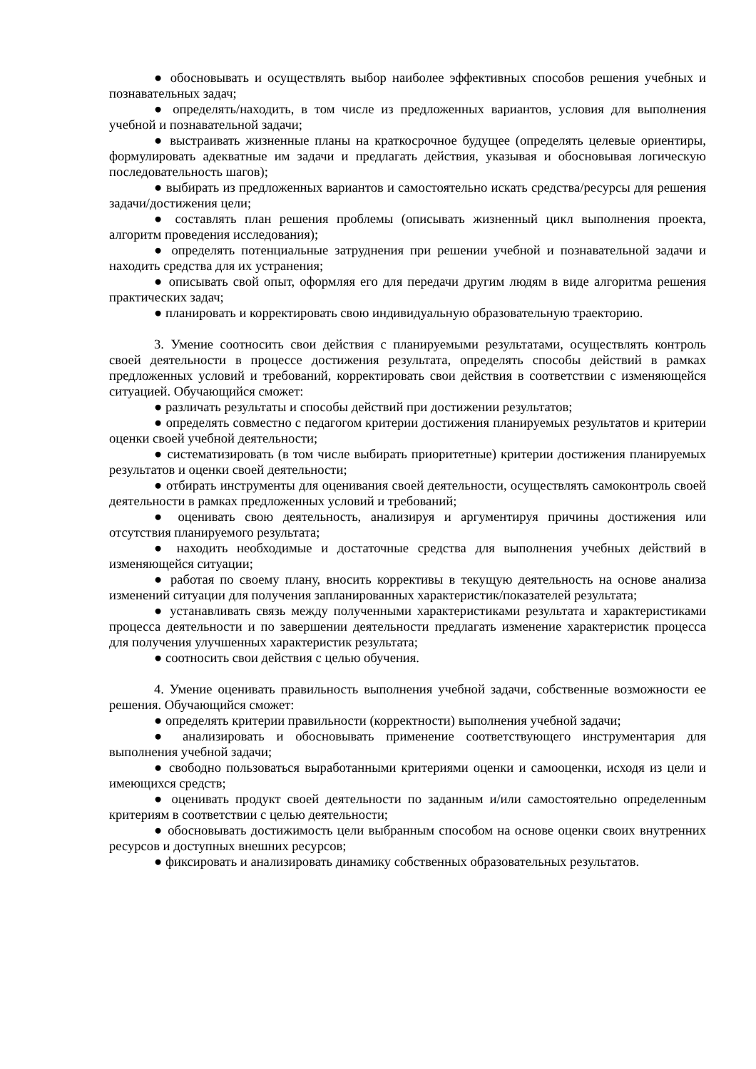● обосновывать и осуществлять выбор наиболее эффективных способов решения учебных и познавательных задач;
● определять/находить, в том числе из предложенных вариантов, условия для выполнения учебной и познавательной задачи;
● выстраивать жизненные планы на краткосрочное будущее (определять целевые ориентиры, формулировать адекватные им задачи и предлагать действия, указывая и обосновывая логическую последовательность шагов);
● выбирать из предложенных вариантов и самостоятельно искать средства/ресурсы для решения задачи/достижения цели;
● составлять план решения проблемы (описывать жизненный цикл выполнения проекта, алгоритм проведения исследования);
● определять потенциальные затруднения при решении учебной и познавательной задачи и находить средства для их устранения;
● описывать свой опыт, оформляя его для передачи другим людям в виде алгоритма решения практических задач;
● планировать и корректировать свою индивидуальную образовательную траекторию.
3. Умение соотносить свои действия с планируемыми результатами, осуществлять контроль своей деятельности в процессе достижения результата, определять способы действий в рамках предложенных условий и требований, корректировать свои действия в соответствии с изменяющейся ситуацией. Обучающийся сможет:
● различать результаты и способы действий при достижении результатов;
● определять совместно с педагогом критерии достижения планируемых результатов и критерии оценки своей учебной деятельности;
● систематизировать (в том числе выбирать приоритетные) критерии достижения планируемых результатов и оценки своей деятельности;
● отбирать инструменты для оценивания своей деятельности, осуществлять самоконтроль своей деятельности в рамках предложенных условий и требований;
● оценивать свою деятельность, анализируя и аргументируя причины достижения или отсутствия планируемого результата;
● находить необходимые и достаточные средства для выполнения учебных действий в изменяющейся ситуации;
● работая по своему плану, вносить коррективы в текущую деятельность на основе анализа изменений ситуации для получения запланированных характеристик/показателей результата;
● устанавливать связь между полученными характеристиками результата и характеристиками процесса деятельности и по завершении деятельности предлагать изменение характеристик процесса для получения улучшенных характеристик результата;
● соотносить свои действия с целью обучения.
4. Умение оценивать правильность выполнения учебной задачи, собственные возможности ее решения. Обучающийся сможет:
● определять критерии правильности (корректности) выполнения учебной задачи;
● анализировать и обосновывать применение соответствующего инструментария для выполнения учебной задачи;
● свободно пользоваться выработанными критериями оценки и самооценки, исходя из цели и имеющихся средств;
● оценивать продукт своей деятельности по заданным и/или самостоятельно определенным критериям в соответствии с целью деятельности;
● обосновывать достижимость цели выбранным способом на основе оценки своих внутренних ресурсов и доступных внешних ресурсов;
● фиксировать и анализировать динамику собственных образовательных результатов.